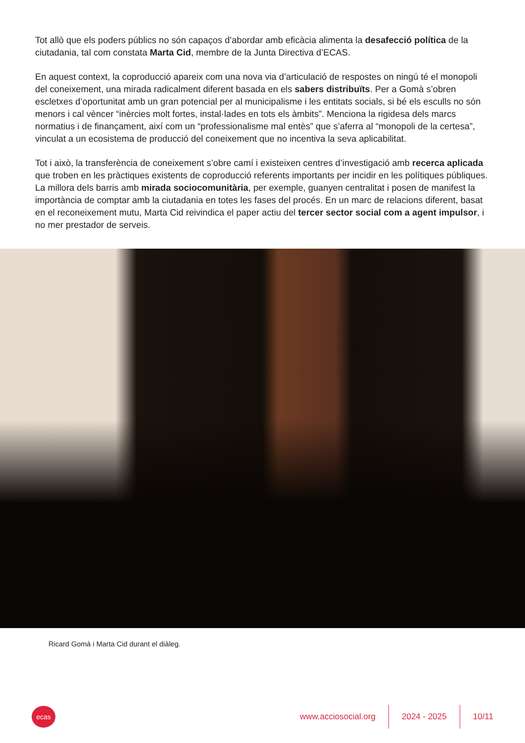Tot allò que els poders públics no són capaços d’abordar amb eficàcia alimenta la desafecció política de la ciutadania, tal com constata Marta Cid, membre de la Junta Directiva d’ECAS.
En aquest context, la coproducció apareix com una nova via d’articulació de respostes on ningú té el monopoli del coneixement, una mirada radicalment diferent basada en els sabers distribuïts. Per a Gomà s’obren escletxes d’oportunitat amb un gran potencial per al municipalisme i les entitats socials, si bé els esculls no són menors i cal vèncer “inèrcies molt fortes, instal·lades en tots els àmbits”. Menciona la rigidesa dels marcs normatius i de finançament, així com un “professionalisme mal entès” que s’aferra al “monopoli de la certesa”, vinculat a un ecosistema de producció del coneixement que no incentiva la seva aplicabilitat.
Tot i això, la transferència de coneixement s’obre camí i existeixen centres d’investigació amb recerca aplicada que troben en les pràctiques existents de coproducció referents importants per incidir en les polítiques públiques. La millora dels barris amb mirada sociocomunitària, per exemple, guanyen centralitat i posen de manifest la importància de comptar amb la ciutadania en totes les fases del procés. En un marc de relacions diferent, basat en el reconeixement mutu, Marta Cid reivindica el paper actiu del tercer sector social com a agent impulsor, i no mer prestador de serveis.
Ricard Gomà i Marta Cid durant el diàleg.
ecas
www.acciosocial.org 2024 - 2025 10/11